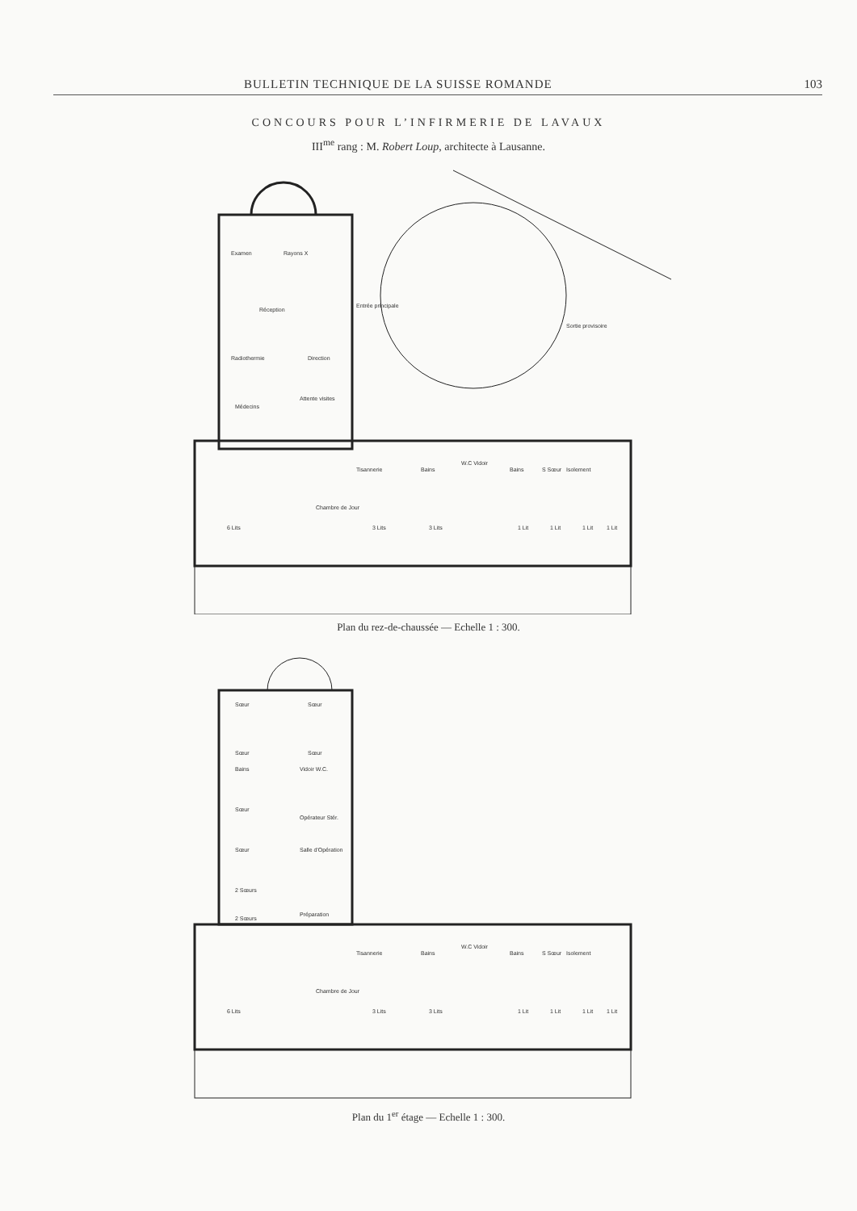BULLETIN TECHNIQUE DE LA SUISSE ROMANDE 103
CONCOURS POUR L’INFIRMERIE DE LAVAUX
III<sup>me</sup> rang : M. Robert Loup, architecte à Lausanne.
Examen
Rayons X
Réception
Radiothermie
Direction
Médecins
Attente visites
Entrée principale
Sortie provisoire
Tisannerie
Bains
W.C Vidoir
Bains
S Sœur
Isolement
Chambre de Jour
6 Lits
3 Lits
3 Lits
1 Lit
1 Lit
1 Lit
1 Lit
Plan du rez-de-chaussée — Echelle 1 : 300.
Sœur
Sœur
Sœur
Sœur
Bains
Vidoir W.C.
Sœur
Opérateur Stér.
Sœur
Salle d'Opération
2 Sœurs
2 Sœurs
Préparation
Tisannerie
Bains
W.C Vidoir
Bains
S Sœur
Isolement
Chambre de Jour
6 Lits
3 Lits
3 Lits
1 Lit
1 Lit
1 Lit
1 Lit
Plan du 1<sup>er</sup> étage — Echelle 1 : 300.